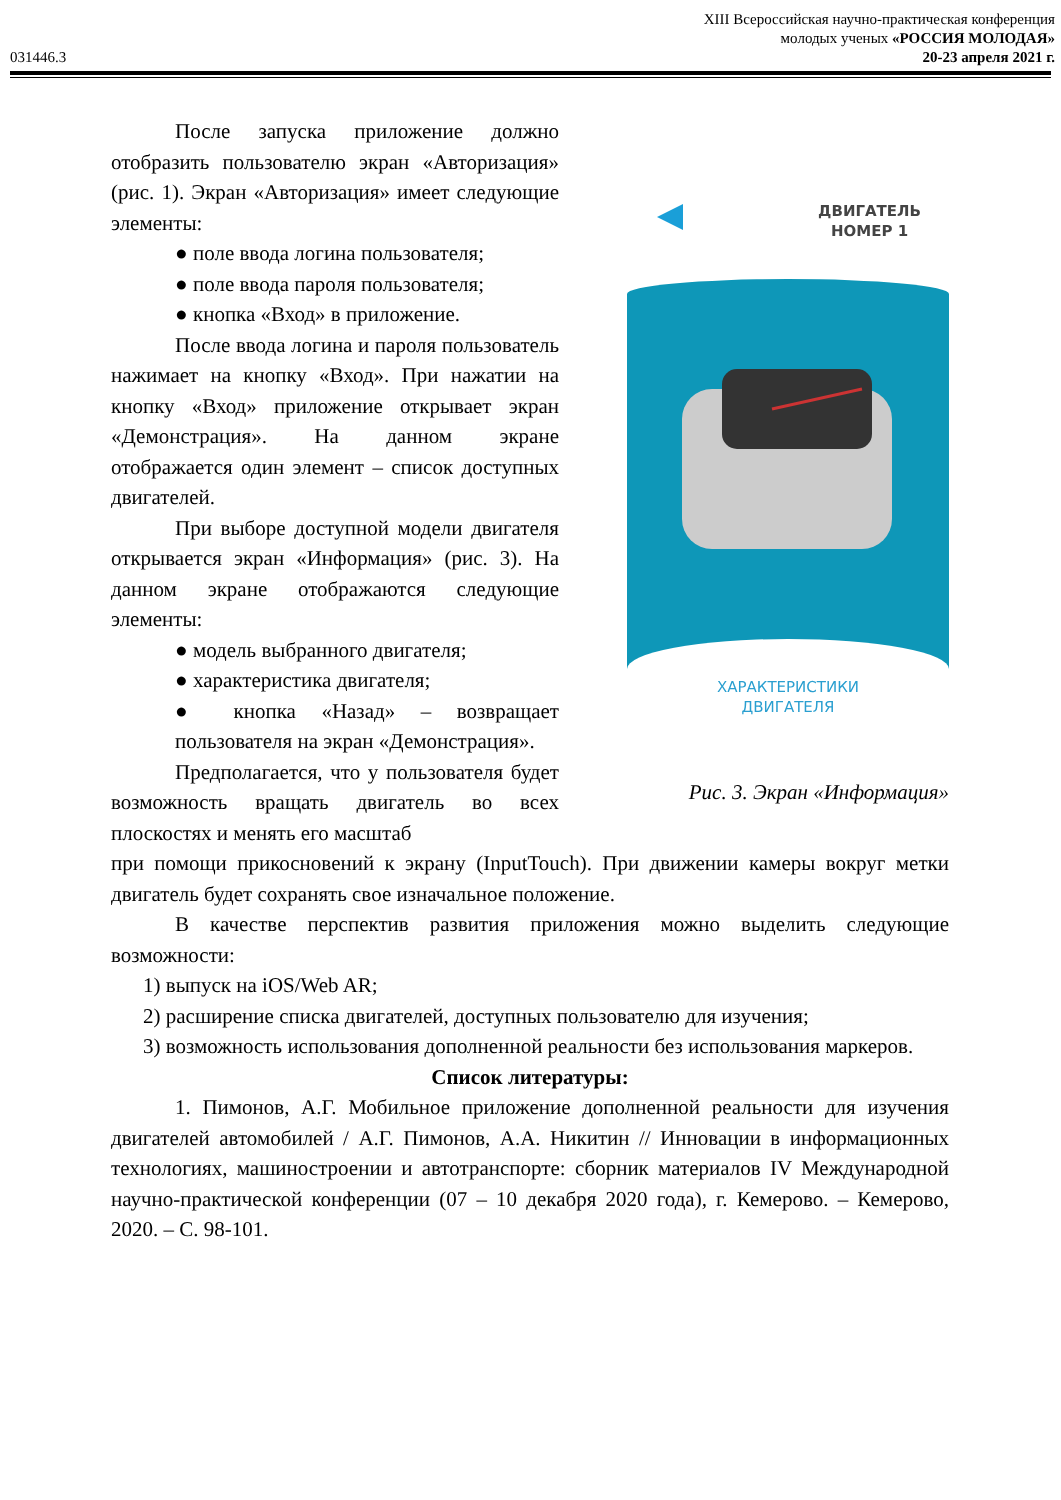XIII Всероссийская научно-практическая конференция
молодых ученых «РОССИЯ МОЛОДАЯ»
031446.3 20-23 апреля 2021 г.
После запуска приложение должно отобразить пользователю экран «Авторизация» (рис. 1). Экран «Авторизация» имеет следующие элементы:
● поле ввода логина пользователя;
● поле ввода пароля пользователя;
● кнопка «Вход» в приложение.
После ввода логина и пароля пользователь нажимает на кнопку «Вход». При нажатии на кнопку «Вход» приложение открывает экран «Демонстрация». На данном экране отображается один элемент – список доступных двигателей.
При выборе доступной модели двигателя открывается экран «Информация» (рис. 3). На данном экране отображаются следующие элементы:
● модель выбранного двигателя;
● характеристика двигателя;
● кнопка «Назад» – возвращает пользователя на экран «Демонстрация».
Предполагается, что у пользователя будет возможность вращать двигатель во всех плоскостях и менять его масштаб
ДВИГАТЕЛЬ
НОМЕР 1
ХАРАКТЕРИСТИКИ
ДВИГАТЕЛЯ
Рис. 3. Экран «Информация»
при помощи прикосновений к экрану (InputTouch). При движении камеры вокруг метки двигатель будет сохранять свое изначальное положение.
В качестве перспектив развития приложения можно выделить следующие возможности:
1) выпуск на iOS/Web AR;
2) расширение списка двигателей, доступных пользователю для изучения;
3) возможность использования дополненной реальности без использования маркеров.
Список литературы:
1. Пимонов, А.Г. Мобильное приложение дополненной реальности для изучения двигателей автомобилей / А.Г. Пимонов, А.А. Никитин // Инновации в информационных технологиях, машиностроении и автотранспорте: сборник материалов IV Международной научно-практической конференции (07 – 10 декабря 2020 года), г. Кемерово. – Кемерово, 2020. – С. 98-101.